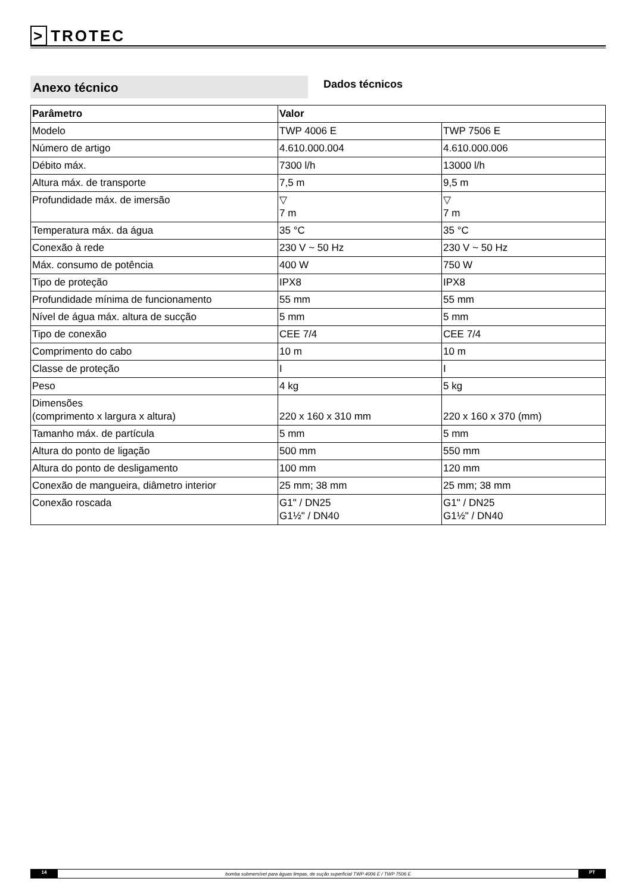> TROTEC
Anexo técnico
Dados técnicos
| Parâmetro | Valor | |
| --- | --- | --- |
| Modelo | TWP 4006 E | TWP 7506 E |
| Número de artigo | 4.610.000.004 | 4.610.000.006 |
| Débito máx. | 7300 l/h | 13000 l/h |
| Altura máx. de transporte | 7,5 m | 9,5 m |
| Profundidade máx. de imersão | ▽ 7 m | ▽ 7 m |
| Temperatura máx. da água | 35 °C | 35 °C |
| Conexão à rede | 230 V ~ 50 Hz | 230 V ~ 50 Hz |
| Máx. consumo de potência | 400 W | 750 W |
| Tipo de proteção | IPX8 | IPX8 |
| Profundidade mínima de funcionamento | 55 mm | 55 mm |
| Nível de água máx. altura de sucção | 5 mm | 5 mm |
| Tipo de conexão | CEE 7/4 | CEE 7/4 |
| Comprimento do cabo | 10 m | 10 m |
| Classe de proteção | I | I |
| Peso | 4 kg | 5 kg |
| Dimensões (comprimento x largura x altura) | 220 x 160 x 310 mm | 220 x 160 x 370 (mm) |
| Tamanho máx. de partícula | 5 mm | 5 mm |
| Altura do ponto de ligação | 500 mm | 550 mm |
| Altura do ponto de desligamento | 100 mm | 120 mm |
| Conexão de mangueira, diâmetro interior | 25 mm; 38 mm | 25 mm; 38 mm |
| Conexão roscada | G1" / DN25 G1½" / DN40 | G1" / DN25 G1½" / DN40 |
14
bomba submersível para águas limpas, de sução superficial TWP 4006 E / TWP 7506 E
PT